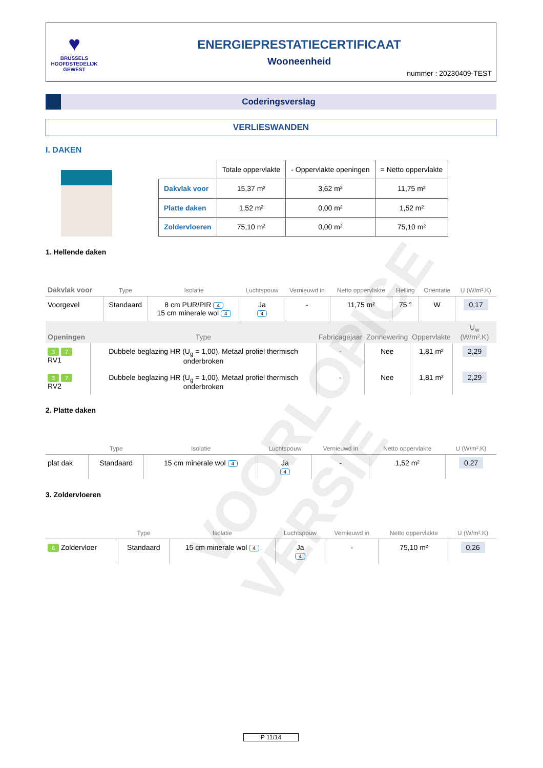♥
BRUSSELS
HOOFDSTEDELIJK
GEWEST
ENERGIEPRESTATIECERTIFICAAT
Wooneenheid
nummer : 20230409-TEST
Coderingsverslag
VERLIESWANDEN
I. DAKEN
| | Totale oppervlakte | - Oppervlakte openingen | = Netto oppervlakte |
| --- | --- | --- | --- |
| Dakvlak voor | 15,37 m² | 3,62 m² | 11,75 m² |
| Platte daken | 1,52 m² | 0,00 m² | 1,52 m² |
| Zoldervloeren | 75,10 m² | 0,00 m² | 75,10 m² |
1. Hellende daken
| Dakvlak voor | Type | Isolatie | Luchtspouw | Vernieuwd in | Netto oppervlakte | Helling | Oriëntatie | U (W/m².K) |
| --- | --- | --- | --- | --- | --- | --- | --- | --- |
| Voorgevel | Standaard | 8 cm PUR/PIR 4 15 cm minerale wol 4 | Ja 4 | - | 11,75 m² | 75 ° | W | 0,17 |
| Openingen | Type | Fabricagejaar | Zonnewering | Oppervlakte | U<sub>w</sub> (W/m².K) |
| --- | --- | --- | --- | --- | --- |
| 3 7 RV1 | Dubbele beglazing HR (U<sub>g</sub> = 1,00), Metaal profiel thermisch onderbroken | - | Nee | 1,81 m² | 2,29 |
| 3 7 RV2 | Dubbele beglazing HR (U<sub>g</sub> = 1,00), Metaal profiel thermisch onderbroken | - | Nee | 1,81 m² | 2,29 |
2. Platte daken
| | Type | Isolatie | Luchtspouw | Vernieuwd in | Netto oppervlakte | U (W/m².K) |
| --- | --- | --- | --- | --- | --- | --- |
| plat dak | Standaard | 15 cm minerale wol 4 | Ja 4 | - | 1,52 m² | 0,27 |
3. Zoldervloeren
| | Type | Isolatie | Luchtspouw | Vernieuwd in | Netto oppervlakte | U (W/m².K) |
| --- | --- | --- | --- | --- | --- | --- |
| 6 Zoldervloer | Standaard | 15 cm minerale wol 4 | Ja 4 | - | 75,10 m² | 0,26 |
VOORLOPIGE VERSIE
P 11/14